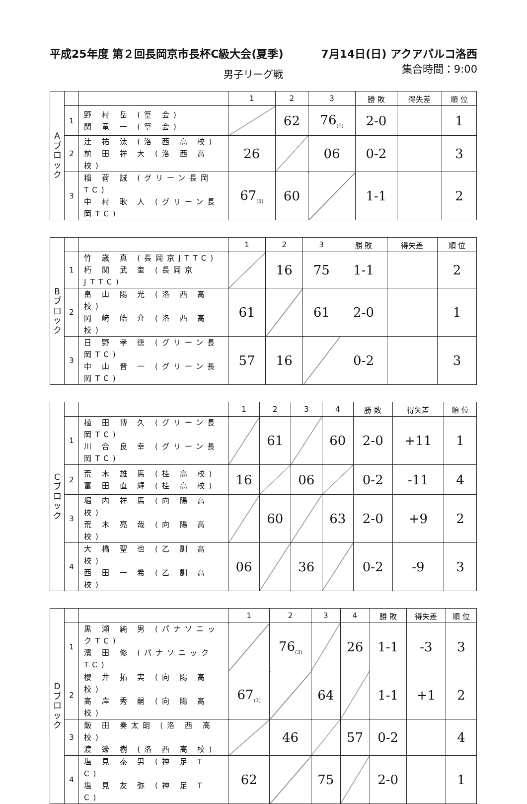平成25年度 第２回長岡京市長杯C級大会(夏季) 7月14日(日) アクアパルコ洛西
男子リーグ戦 集合時間：9:00
| A ブ ロ ッ ク | | | 1 | 2 | 3 | 勝 敗 | 得失差 | 順 位 |
| | 1 | 野 村 岳 (篁 会) 関 竜 一 (篁 会) | | 62 | 76<sub>(5)</sub> | 2-0 | | 1 |
| | 2 | 辻 祐 汰 (洛 西 高 校) 前 田 祥 大 (洛 西 高 校) | 26 | | 06 | 0-2 | | 3 |
| | 3 | 稲 荷 誠 (グリーン長岡TC) 中 村 耿 人 (グリーン長岡TC) | 67<sub>(5)</sub> | 60 | | 1-1 | | 2 |
| B ブ ロ ッ ク | | | 1 | 2 | 3 | 勝 敗 | 得失差 | 順 位 |
| | 1 | 竹 歳 真 (長岡京JTTC) 朽 関 武 奎 (長岡京JTTC) | | 16 | 75 | 1-1 | | 2 |
| | 2 | 畠 山 陽 光 (洛 西 高 校) 岡 﨑 皓 介 (洛 西 高 校) | 61 | | 61 | 2-0 | | 1 |
| | 3 | 日 野 孝 徳 (グリーン長岡TC) 中 山 晋 一 (グリーン長岡TC) | 57 | 16 | | 0-2 | | 3 |
| C ブ ロ ッ ク | | | 1 | 2 | 3 | 4 | 勝 敗 | 得失差 | 順 位 |
| | 1 | 植 田 博 久 (グリーン長岡TC) 川 合 良 幸 (グリーン長岡TC) | | 61 | | 60 | 2-0 | +11 | 1 |
| | 2 | 荒 木 雄 馬 (桂 高 校) 冨 田 直 輝 (桂 高 校) | 16 | | 06 | | 0-2 | -11 | 4 |
| | 3 | 堀 内 祥 馬 (向 陽 高 校) 荒 木 亮 哉 (向 陽 高 校) | | 60 | | 63 | 2-0 | +9 | 2 |
| | 4 | 大 橋 聖 也 (乙 訓 高 校) 西 田 一 希 (乙 訓 高 校) | 06 | | 36 | | 0-2 | -9 | 3 |
| D ブ ロ ッ ク | | | 1 | 2 | 3 | 4 | 勝 敗 | 得失差 | 順 位 |
| | 1 | 黒 瀬 純 男 (パナソニックTC) 濱 田 修 (パナソニックTC) | | 76<sub>(3)</sub> | | 26 | 1-1 | -3 | 3 |
| | 2 | 櫻 井 拓 実 (向 陽 高 校) 高 岸 秀 嗣 (向 陽 高 校) | 67<sub>(3)</sub> | | 64 | | 1-1 | +1 | 2 |
| | 3 | 飯 田 奏太朗 (洛 西 高 校) 渡 邊 樹 (洛 西 高 校) | | 46 | | 57 | 0-2 | | 4 |
| | 4 | 塩 見 泰 男 (神 足 T C) 塩 見 友 弥 (神 足 T C) | 62 | | 75 | | 2-0 | | 1 |